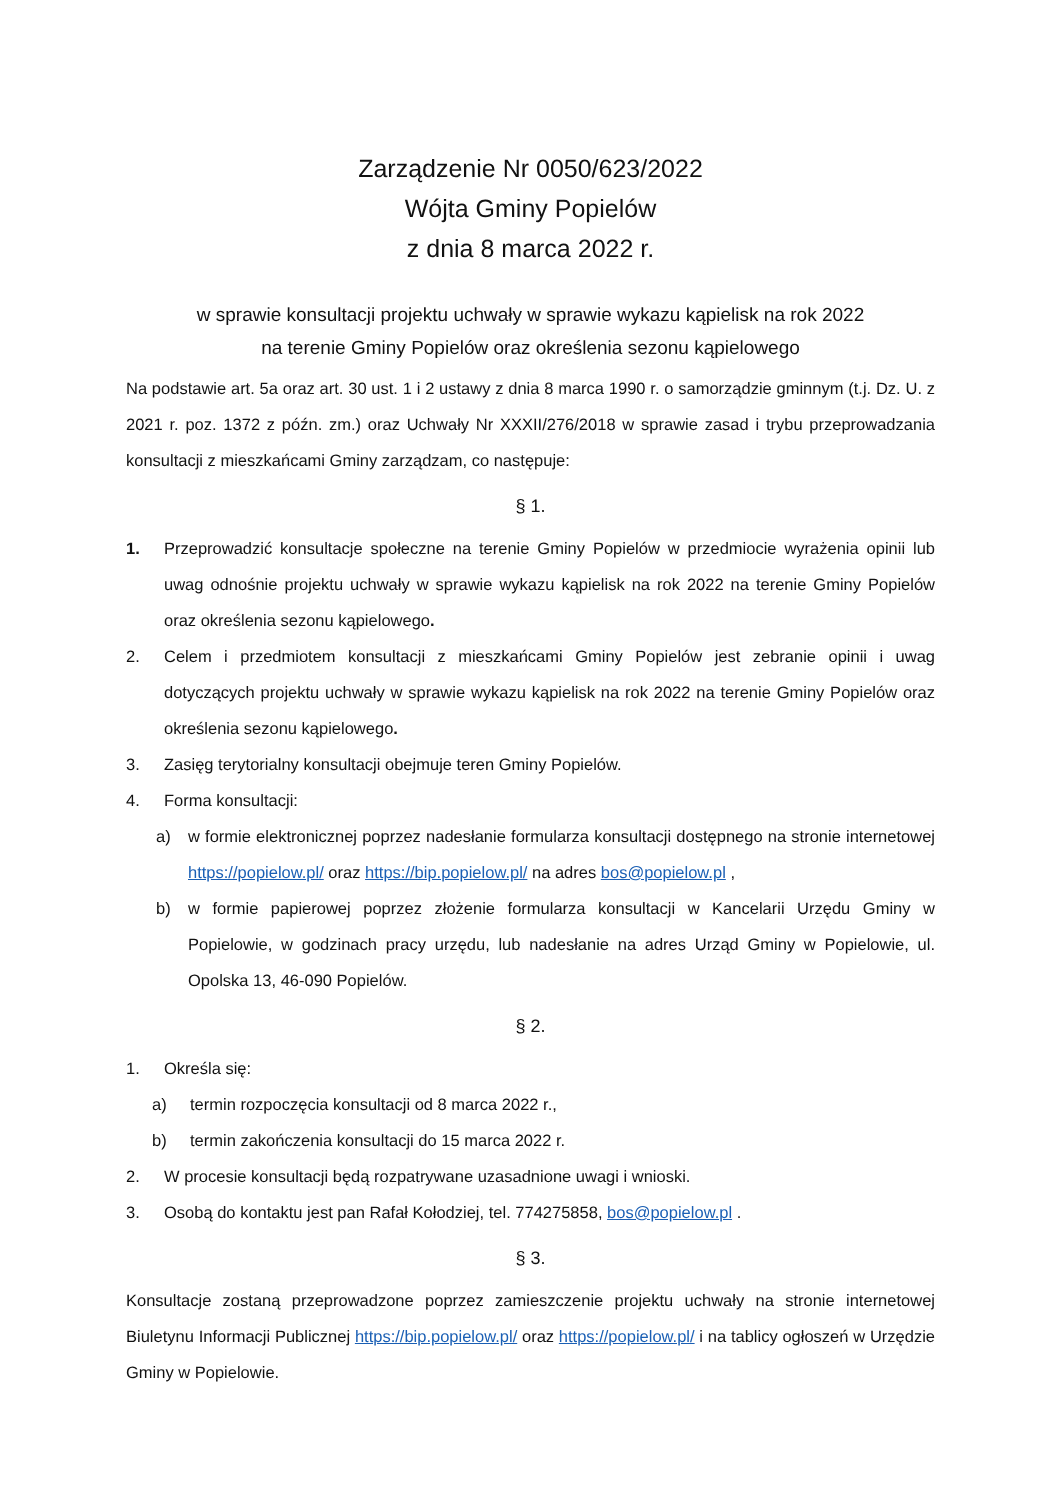Zarządzenie Nr 0050/623/2022
Wójta Gminy Popielów
z dnia 8 marca 2022 r.
w sprawie konsultacji projektu uchwały w sprawie wykazu kąpielisk na rok 2022
na terenie Gminy Popielów oraz określenia sezonu kąpielowego
Na podstawie art. 5a oraz art. 30 ust. 1 i 2 ustawy z dnia 8 marca 1990 r. o samorządzie gminnym (t.j. Dz. U. z 2021 r. poz. 1372 z późn. zm.) oraz Uchwały Nr XXXII/276/2018 w sprawie zasad i trybu przeprowadzania konsultacji z mieszkańcami Gminy zarządzam, co następuje:
§ 1.
1. Przeprowadzić konsultacje społeczne na terenie Gminy Popielów w przedmiocie wyrażenia opinii lub uwag odnośnie projektu uchwały w sprawie wykazu kąpielisk na rok 2022 na terenie Gminy Popielów oraz określenia sezonu kąpielowego.
2. Celem i przedmiotem konsultacji z mieszkańcami Gminy Popielów jest zebranie opinii i uwag dotyczących projektu uchwały w sprawie wykazu kąpielisk na rok 2022 na terenie Gminy Popielów oraz określenia sezonu kąpielowego.
3. Zasięg terytorialny konsultacji obejmuje teren Gminy Popielów.
4. Forma konsultacji:
a) w formie elektronicznej poprzez nadesłanie formularza konsultacji dostępnego na stronie internetowej https://popielow.pl/ oraz https://bip.popielow.pl/ na adres bos@popielow.pl ,
b) w formie papierowej poprzez złożenie formularza konsultacji w Kancelarii Urzędu Gminy w Popielowie, w godzinach pracy urzędu, lub nadesłanie na adres Urząd Gminy w Popielowie, ul. Opolska 13, 46-090 Popielów.
§ 2.
1. Określa się:
a) termin rozpoczęcia konsultacji od 8 marca 2022 r.,
b) termin zakończenia konsultacji do 15 marca 2022 r.
2. W procesie konsultacji będą rozpatrywane uzasadnione uwagi i wnioski.
3. Osobą do kontaktu jest pan Rafał Kołodziej, tel. 774275858, bos@popielow.pl .
§ 3.
Konsultacje zostaną przeprowadzone poprzez zamieszczenie projektu uchwały na stronie internetowej Biuletynu Informacji Publicznej https://bip.popielow.pl/ oraz https://popielow.pl/ i na tablicy ogłoszeń w Urzędzie Gminy w Popielowie.